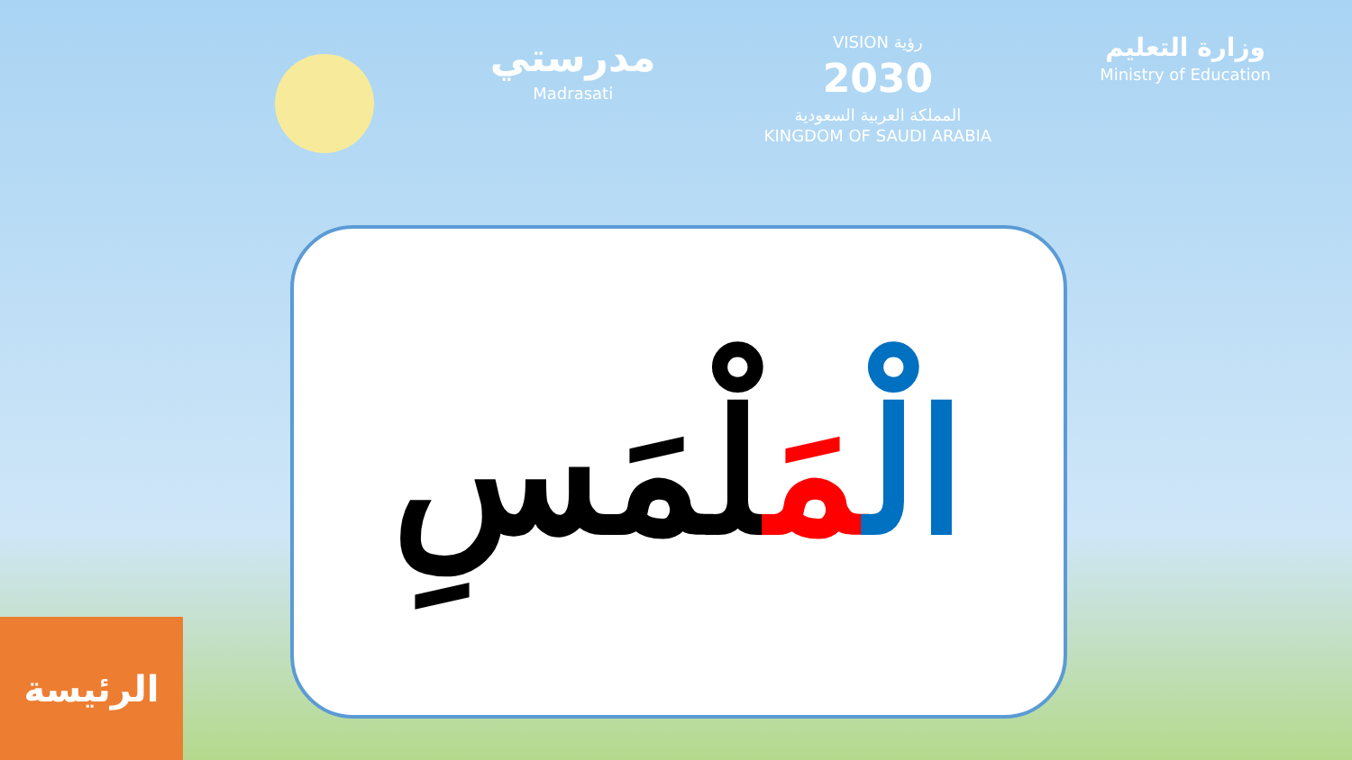مدرستي
Madrasati
VISION رؤية
2030
المملكة العربية السعودية
KINGDOM OF SAUDI ARABIA
وزارة التعليم
Ministry of Education
الْمَلْمَسِ
الرئيسة